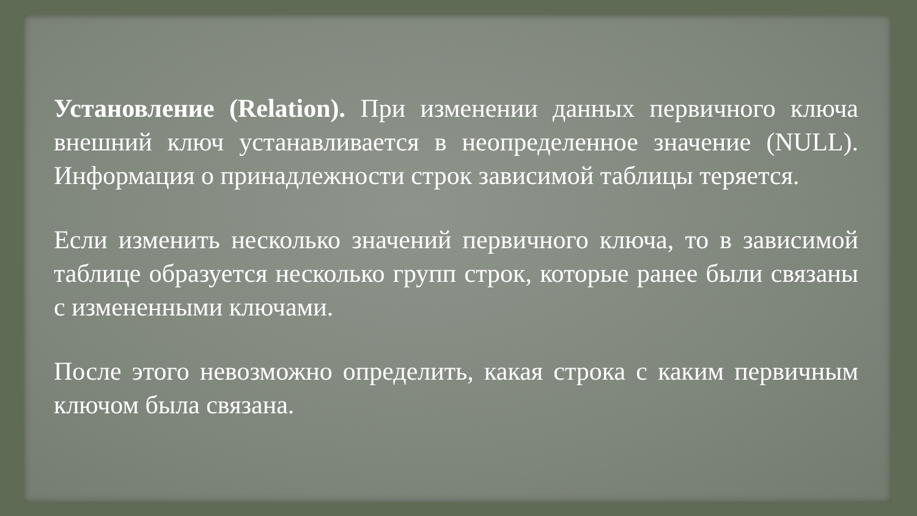Установление (Relation). При изменении данных первичного ключа внешний ключ устанавливается в неопределенное значение (NULL). Информация о принадлежности строк зависимой таблицы теряется.
Если изменить несколько значений первичного ключа, то в зависимой таблице образуется несколько групп строк, которые ранее были связаны с измененными ключами.
После этого невозможно определить, какая строка с каким первичным ключом была связана.